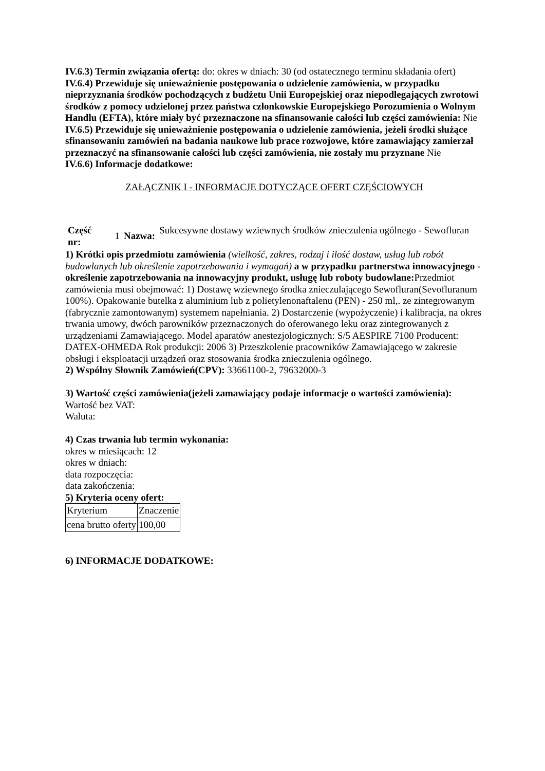IV.6.3) Termin związania ofertą: do: okres w dniach: 30 (od ostatecznego terminu składania ofert)
IV.6.4) Przewiduje się unieważnienie postępowania o udzielenie zamówienia, w przypadku nieprzyznania środków pochodzących z budżetu Unii Europejskiej oraz niepodlegających zwrotowi środków z pomocy udzielonej przez państwa członkowskie Europejskiego Porozumienia o Wolnym Handlu (EFTA), które miały być przeznaczone na sfinansowanie całości lub części zamówienia: Nie
IV.6.5) Przewiduje się unieważnienie postępowania o udzielenie zamówienia, jeżeli środki służące sfinansowaniu zamówień na badania naukowe lub prace rozwojowe, które zamawiający zamierzał przeznaczyć na sfinansowanie całości lub części zamówienia, nie zostały mu przyznane Nie
IV.6.6) Informacje dodatkowe:
ZAŁĄCZNIK I - INFORMACJE DOTYCZĄCE OFERT CZĘŚCIOWYCH
| Część nr: | 1 | Nazwa: | Sukcesywne dostawy wziewnych środków znieczulenia ogólnego - Sewofluran |
1) Krótki opis przedmiotu zamówienia (wielkość, zakres, rodzaj i ilość dostaw, usług lub robót budowlanych lub określenie zapotrzebowania i wymagań) a w przypadku partnerstwa innowacyjnego -określenie zapotrzebowania na innowacyjny produkt, usługę lub roboty budowlane: Przedmiot zamówienia musi obejmować: 1) Dostawę wziewnego środka znieczulającego Sewofluran(Sevofluranum 100%). Opakowanie butelka z aluminium lub z polietylenonaftalenu (PEN) - 250 ml,. ze zintegrowanym (fabrycznie zamontowanym) systemem napełniania. 2) Dostarczenie (wypożyczenie) i kalibracja, na okres trwania umowy, dwóch parowników przeznaczonych do oferowanego leku oraz zintegrowanych z urządzeniami Zamawiającego. Model aparatów anestezjologicznych: S/5 AESPIRE 7100 Producent: DATEX-OHMEDA Rok produkcji: 2006 3) Przeszkolenie pracowników Zamawiającego w zakresie obsługi i eksploatacji urządzeń oraz stosowania środka znieczulenia ogólnego.
2) Wspólny Słownik Zamówień(CPV): 33661100-2, 79632000-3
3) Wartość części zamówienia(jeżeli zamawiający podaje informacje o wartości zamówienia):
Wartość bez VAT:
Waluta:
4) Czas trwania lub termin wykonania:
okres w miesiącach: 12
okres w dniach:
data rozpoczęcia:
data zakończenia:
5) Kryteria oceny ofert:
| Kryterium | Znaczenie |
| cena brutto oferty | 100,00 |
6) INFORMACJE DODATKOWE: